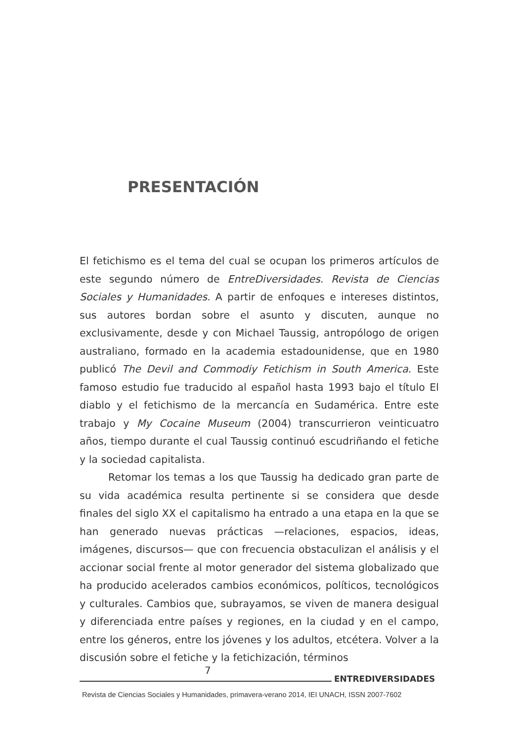PRESENTACIÓN
El fetichismo es el tema del cual se ocupan los primeros artículos de este segundo número de EntreDiversidades. Revista de Ciencias Sociales y Humanidades. A partir de enfoques e intereses distintos, sus autores bordan sobre el asunto y discuten, aunque no exclusivamente, desde y con Michael Taussig, antropólogo de origen australiano, formado en la academia estadounidense, que en 1980 publicó The Devil and Commodiy Fetichism in South America. Este famoso estudio fue traducido al español hasta 1993 bajo el título El diablo y el fetichismo de la mercancía en Sudamérica. Entre este trabajo y My Cocaine Museum (2004) transcurrieron veinticuatro años, tiempo durante el cual Taussig continuó escudriñando el fetiche y la sociedad capitalista.
Retomar los temas a los que Taussig ha dedicado gran parte de su vida académica resulta pertinente si se considera que desde finales del siglo XX el capitalismo ha entrado a una etapa en la que se han generado nuevas prácticas —relaciones, espacios, ideas, imágenes, discursos— que con frecuencia obstaculizan el análisis y el accionar social frente al motor generador del sistema globalizado que ha producido acelerados cambios económicos, políticos, tecnológicos y culturales. Cambios que, subrayamos, se viven de manera desigual y diferenciada entre países y regiones, en la ciudad y en el campo, entre los géneros, entre los jóvenes y los adultos, etcétera. Volver a la discusión sobre el fetiche y la fetichización, términos
7
ENTREDIVERSIDADES
Revista de Ciencias Sociales y Humanidades, primavera-verano 2014, IEI UNACH, ISSN 2007-7602